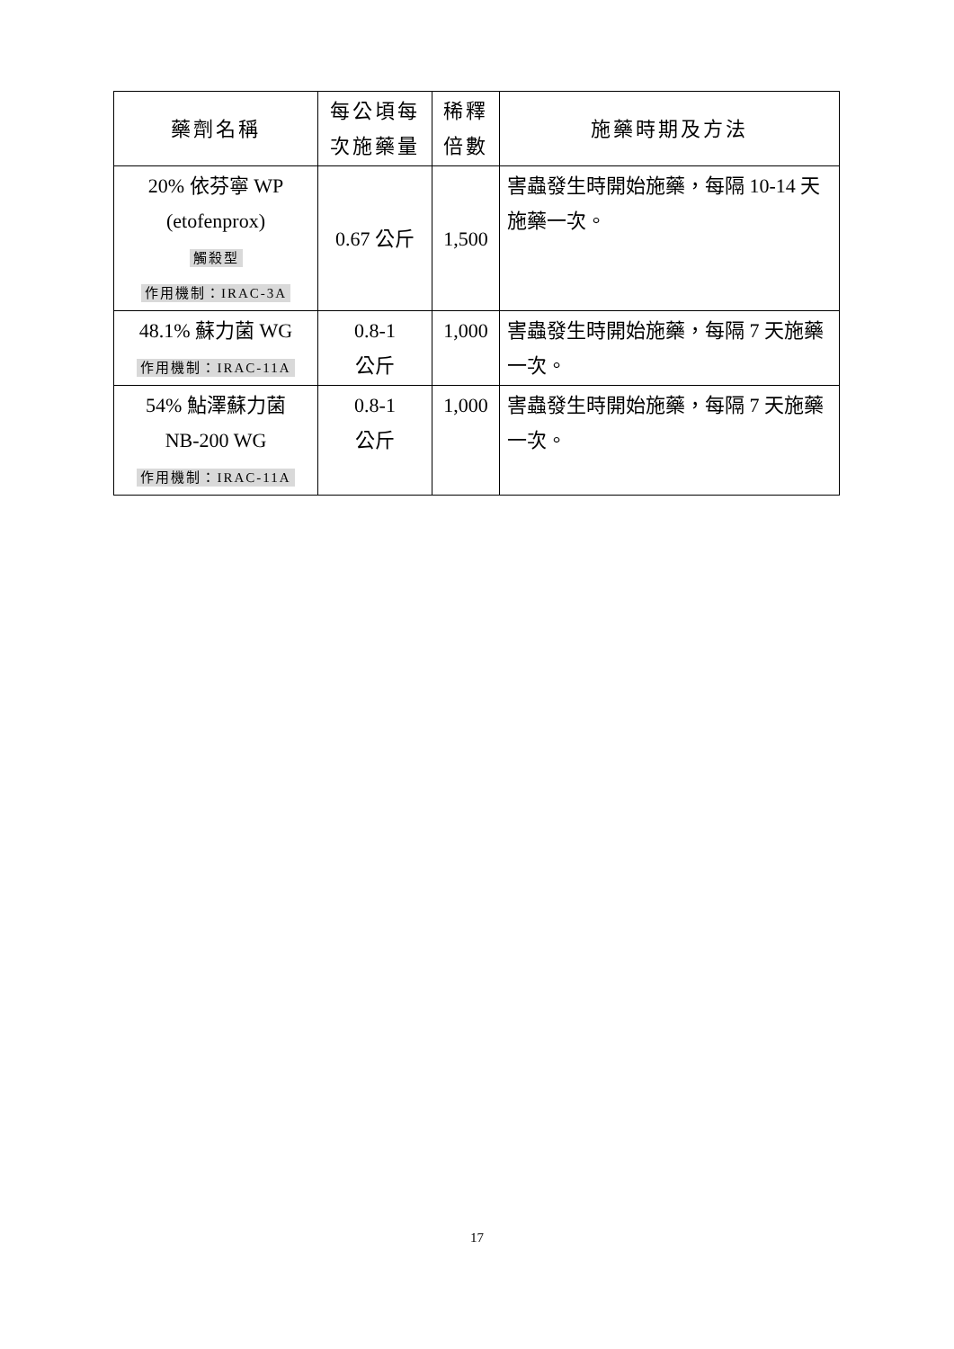| 藥劑名稱 | 每公頃每次施藥量 | 稀釋倍數 | 施藥時期及方法 |
| --- | --- | --- | --- |
| 20% 依芬寧 WP (etofenprox) 觸殺型 作用機制：IRAC-3A | 0.67 公斤 | 1,500 | 害蟲發生時開始施藥，每隔 10-14 天施藥一次。 |
| 48.1% 蘇力菌 WG 作用機制：IRAC-11A | 0.8-1 公斤 | 1,000 | 害蟲發生時開始施藥，每隔 7 天施藥一次。 |
| 54% 鮎澤蘇力菌 NB-200 WG 作用機制：IRAC-11A | 0.8-1 公斤 | 1,000 | 害蟲發生時開始施藥，每隔 7 天施藥一次。 |
17